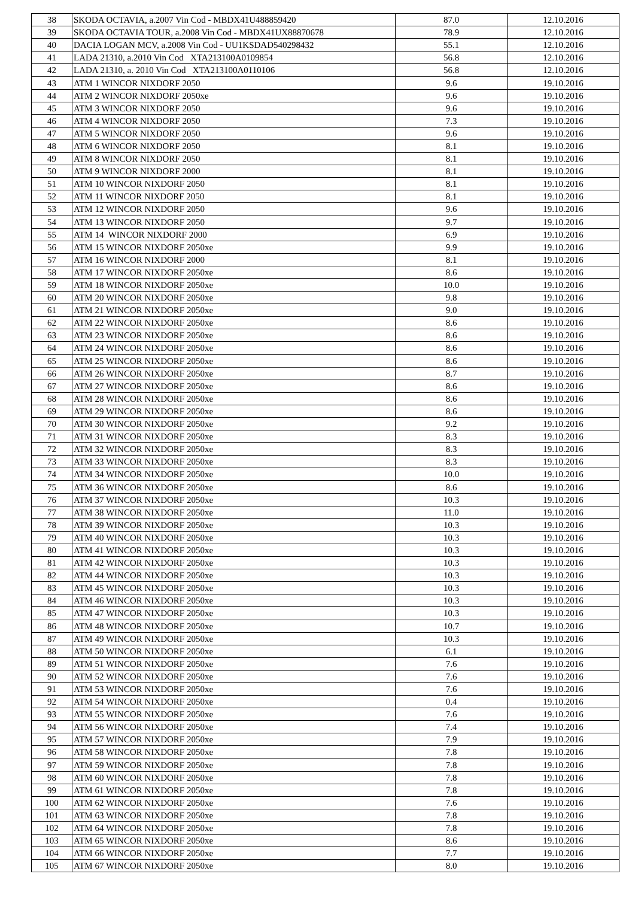| 38 | SKODA OCTAVIA, a.2007 Vin Cod - MBDX41U488859420 | 87.0 | 12.10.2016 |
| 39 | SKODA OCTAVIA TOUR, a.2008 Vin Cod - MBDX41UX88870678 | 78.9 | 12.10.2016 |
| 40 | DACIA LOGAN MCV, a.2008 Vin Cod - UU1KSDAD540298432 | 55.1 | 12.10.2016 |
| 41 | LADA 21310, a.2010 Vin Cod XTA213100A0109854 | 56.8 | 12.10.2016 |
| 42 | LADA 21310, a. 2010 Vin Cod XTA213100A0110106 | 56.8 | 12.10.2016 |
| 43 | ATM 1 WINCOR NIXDORF 2050 | 9.6 | 19.10.2016 |
| 44 | ATM 2 WINCOR NIXDORF 2050xe | 9.6 | 19.10.2016 |
| 45 | ATM 3 WINCOR NIXDORF 2050 | 9.6 | 19.10.2016 |
| 46 | ATM 4 WINCOR NIXDORF 2050 | 7.3 | 19.10.2016 |
| 47 | ATM 5 WINCOR NIXDORF 2050 | 9.6 | 19.10.2016 |
| 48 | ATM 6 WINCOR NIXDORF 2050 | 8.1 | 19.10.2016 |
| 49 | ATM 8 WINCOR NIXDORF 2050 | 8.1 | 19.10.2016 |
| 50 | ATM 9 WINCOR NIXDORF 2000 | 8.1 | 19.10.2016 |
| 51 | ATM 10 WINCOR NIXDORF 2050 | 8.1 | 19.10.2016 |
| 52 | ATM 11 WINCOR NIXDORF 2050 | 8.1 | 19.10.2016 |
| 53 | ATM 12 WINCOR NIXDORF 2050 | 9.6 | 19.10.2016 |
| 54 | ATM 13 WINCOR NIXDORF 2050 | 9.7 | 19.10.2016 |
| 55 | ATM 14 WINCOR NIXDORF 2000 | 6.9 | 19.10.2016 |
| 56 | ATM 15 WINCOR NIXDORF 2050xe | 9.9 | 19.10.2016 |
| 57 | ATM 16 WINCOR NIXDORF 2000 | 8.1 | 19.10.2016 |
| 58 | ATM 17 WINCOR NIXDORF 2050xe | 8.6 | 19.10.2016 |
| 59 | ATM 18 WINCOR NIXDORF 2050xe | 10.0 | 19.10.2016 |
| 60 | ATM 20 WINCOR NIXDORF 2050xe | 9.8 | 19.10.2016 |
| 61 | ATM 21 WINCOR NIXDORF 2050xe | 9.0 | 19.10.2016 |
| 62 | ATM 22 WINCOR NIXDORF 2050xe | 8.6 | 19.10.2016 |
| 63 | ATM 23 WINCOR NIXDORF 2050xe | 8.6 | 19.10.2016 |
| 64 | ATM 24 WINCOR NIXDORF 2050xe | 8.6 | 19.10.2016 |
| 65 | ATM 25 WINCOR NIXDORF 2050xe | 8.6 | 19.10.2016 |
| 66 | ATM 26 WINCOR NIXDORF 2050xe | 8.7 | 19.10.2016 |
| 67 | ATM 27 WINCOR NIXDORF 2050xe | 8.6 | 19.10.2016 |
| 68 | ATM 28 WINCOR NIXDORF 2050xe | 8.6 | 19.10.2016 |
| 69 | ATM 29 WINCOR NIXDORF 2050xe | 8.6 | 19.10.2016 |
| 70 | ATM 30 WINCOR NIXDORF 2050xe | 9.2 | 19.10.2016 |
| 71 | ATM 31 WINCOR NIXDORF 2050xe | 8.3 | 19.10.2016 |
| 72 | ATM 32 WINCOR NIXDORF 2050xe | 8.3 | 19.10.2016 |
| 73 | ATM 33 WINCOR NIXDORF 2050xe | 8.3 | 19.10.2016 |
| 74 | ATM 34 WINCOR NIXDORF 2050xe | 10.0 | 19.10.2016 |
| 75 | ATM 36 WINCOR NIXDORF 2050xe | 8.6 | 19.10.2016 |
| 76 | ATM 37 WINCOR NIXDORF 2050xe | 10.3 | 19.10.2016 |
| 77 | ATM 38 WINCOR NIXDORF 2050xe | 11.0 | 19.10.2016 |
| 78 | ATM 39 WINCOR NIXDORF 2050xe | 10.3 | 19.10.2016 |
| 79 | ATM 40 WINCOR NIXDORF 2050xe | 10.3 | 19.10.2016 |
| 80 | ATM 41 WINCOR NIXDORF 2050xe | 10.3 | 19.10.2016 |
| 81 | ATM 42 WINCOR NIXDORF 2050xe | 10.3 | 19.10.2016 |
| 82 | ATM 44 WINCOR NIXDORF 2050xe | 10.3 | 19.10.2016 |
| 83 | ATM 45 WINCOR NIXDORF 2050xe | 10.3 | 19.10.2016 |
| 84 | ATM 46 WINCOR NIXDORF 2050xe | 10.3 | 19.10.2016 |
| 85 | ATM 47 WINCOR NIXDORF 2050xe | 10.3 | 19.10.2016 |
| 86 | ATM 48 WINCOR NIXDORF 2050xe | 10.7 | 19.10.2016 |
| 87 | ATM 49 WINCOR NIXDORF 2050xe | 10.3 | 19.10.2016 |
| 88 | ATM 50 WINCOR NIXDORF 2050xe | 6.1 | 19.10.2016 |
| 89 | ATM 51 WINCOR NIXDORF 2050xe | 7.6 | 19.10.2016 |
| 90 | ATM 52 WINCOR NIXDORF 2050xe | 7.6 | 19.10.2016 |
| 91 | ATM 53 WINCOR NIXDORF 2050xe | 7.6 | 19.10.2016 |
| 92 | ATM 54 WINCOR NIXDORF 2050xe | 0.4 | 19.10.2016 |
| 93 | ATM 55 WINCOR NIXDORF 2050xe | 7.6 | 19.10.2016 |
| 94 | ATM 56 WINCOR NIXDORF 2050xe | 7.4 | 19.10.2016 |
| 95 | ATM 57 WINCOR NIXDORF 2050xe | 7.9 | 19.10.2016 |
| 96 | ATM 58 WINCOR NIXDORF 2050xe | 7.8 | 19.10.2016 |
| 97 | ATM 59 WINCOR NIXDORF 2050xe | 7.8 | 19.10.2016 |
| 98 | ATM 60 WINCOR NIXDORF 2050xe | 7.8 | 19.10.2016 |
| 99 | ATM 61 WINCOR NIXDORF 2050xe | 7.8 | 19.10.2016 |
| 100 | ATM 62 WINCOR NIXDORF 2050xe | 7.6 | 19.10.2016 |
| 101 | ATM 63 WINCOR NIXDORF 2050xe | 7.8 | 19.10.2016 |
| 102 | ATM 64 WINCOR NIXDORF 2050xe | 7.8 | 19.10.2016 |
| 103 | ATM 65 WINCOR NIXDORF 2050xe | 8.6 | 19.10.2016 |
| 104 | ATM 66 WINCOR NIXDORF 2050xe | 7.7 | 19.10.2016 |
| 105 | ATM 67 WINCOR NIXDORF 2050xe | 8.0 | 19.10.2016 |